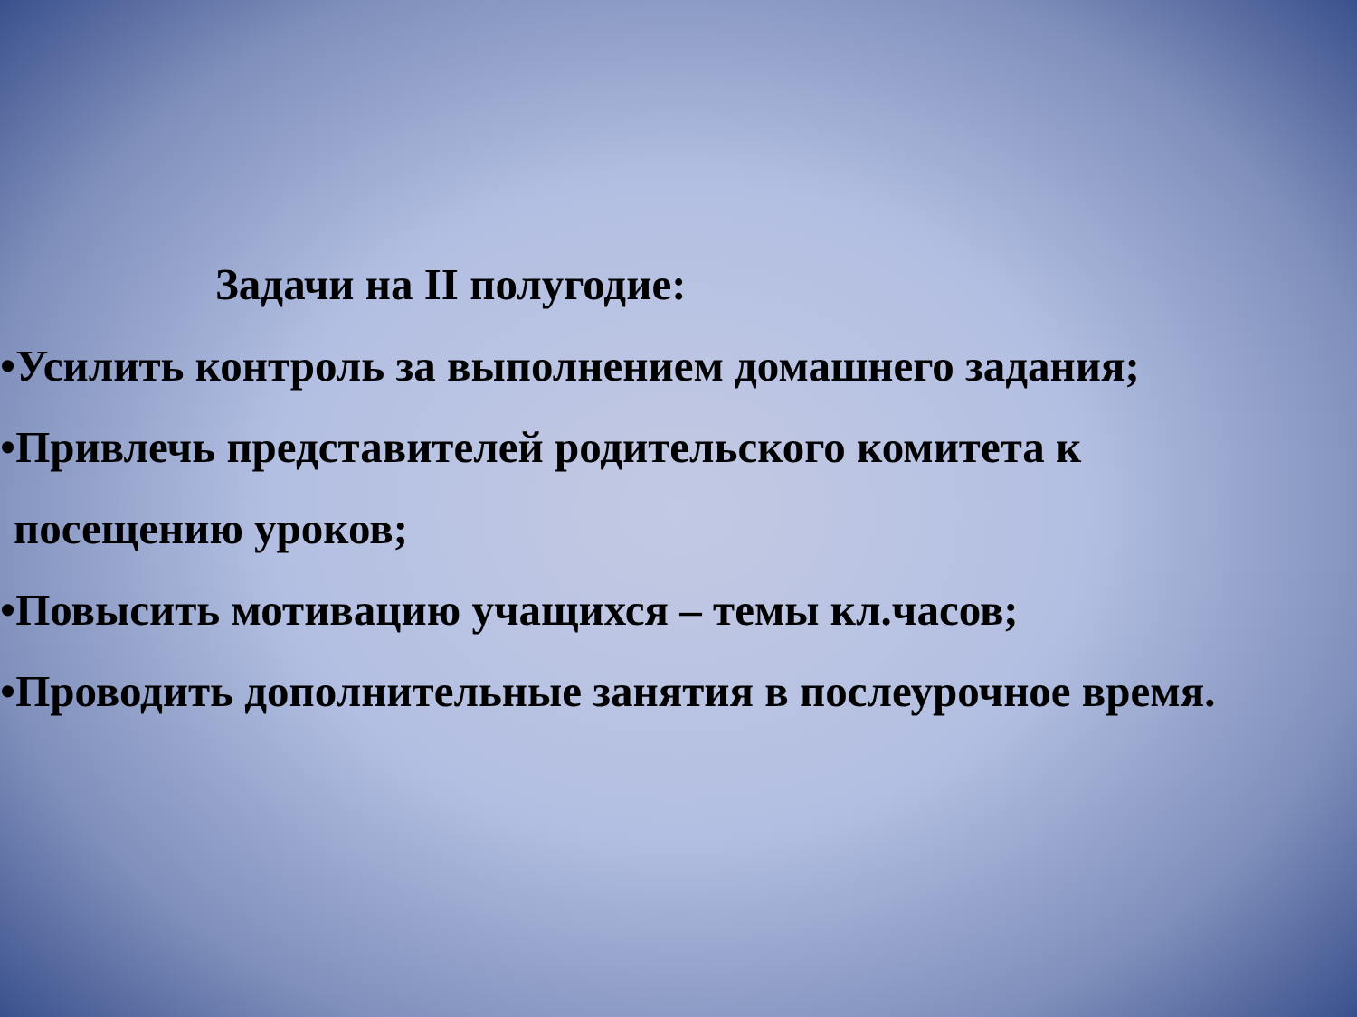Задачи на II полугодие:
•Усилить контроль за выполнением домашнего задания;
•Привлечь представителей родительского комитета к
посещению уроков;
•Повысить мотивацию учащихся – темы кл.часов;
•Проводить дополнительные занятия в послеурочное время.